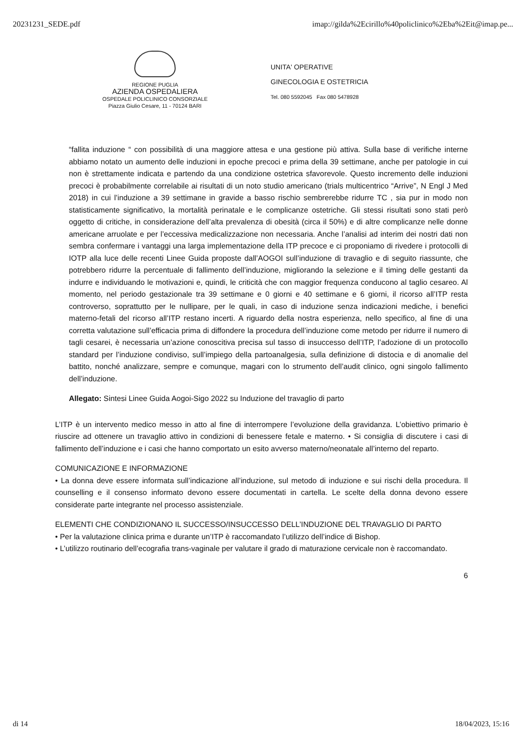20231231_SEDE.pdf imap://gilda%2Ecirillo%40policlinico%2Eba%2Eit@imap.pe...
REGIONE PUGLIA
AZIENDA OSPEDALIERA
OSPEDALE POLICLINICO CONSORZIALE
Piazza Giulio Cesare, 11 - 70124 BARI
UNITA' OPERATIVE
GINECOLOGIA E OSTETRICIA
Tel. 080 5592045 Fax 080 5478928
“fallita induzione “ con possibilità di una maggiore attesa e una gestione più attiva. Sulla base di verifiche interne abbiamo notato un aumento delle induzioni in epoche precoci e prima della 39 settimane, anche per patologie in cui non è strettamente indicata e partendo da una condizione ostetrica sfavorevole. Questo incremento delle induzioni precoci è probabilmente correlabile ai risultati di un noto studio americano (trials multicentrico “Arrive”, N Engl J Med 2018) in cui l’induzione a 39 settimane in gravide a basso rischio sembrerebbe ridurre TC , sia pur in modo non statisticamente significativo, la mortalità perinatale e le complicanze ostetriche. Gli stessi risultati sono stati però oggetto di critiche, in considerazione dell’alta prevalenza di obesità (circa il 50%) e di altre complicanze nelle donne americane arruolate e per l’eccessiva medicalizzazione non necessaria. Anche l’analisi ad interim dei nostri dati non sembra confermare i vantaggi una larga implementazione della ITP precoce e ci proponiamo di rivedere i protocolli di IOTP alla luce delle recenti Linee Guida proposte dall’AOGOI sull’induzione di travaglio e di seguito riassunte, che potrebbero ridurre la percentuale di fallimento dell’induzione, migliorando la selezione e il timing delle gestanti da indurre e individuando le motivazioni e, quindi, le criticità che con maggior frequenza conducono al taglio cesareo. Al momento, nel periodo gestazionale tra 39 settimane e 0 giorni e 40 settimane e 6 giorni, il ricorso all’ITP resta controverso, soprattutto per le nullipare, per le quali, in caso di induzione senza indicazioni mediche, i benefici materno-fetali del ricorso all’ITP restano incerti. A riguardo della nostra esperienza, nello specifico, al fine di una corretta valutazione sull’efficacia prima di diffondere la procedura dell’induzione come metodo per ridurre il numero di tagli cesarei, è necessaria un’azione conoscitiva precisa sul tasso di insuccesso dell’ITP, l’adozione di un protocollo standard per l’induzione condiviso, sull’impiego della partoanalgesia, sulla definizione di distocia e di anomalie del battito, nonché analizzare, sempre e comunque, magari con lo strumento dell’audit clinico, ogni singolo fallimento dell’induzione.
Allegato: Sintesi Linee Guida Aogoi-Sigo 2022 su Induzione del travaglio di parto
L’ITP è un intervento medico messo in atto al fine di interrompere l’evoluzione della gravidanza. L’obiettivo primario è riuscire ad ottenere un travaglio attivo in condizioni di benessere fetale e materno. • Si consiglia di discutere i casi di fallimento dell’induzione e i casi che hanno comportato un esito avverso materno/neonatale all’interno del reparto.
COMUNICAZIONE E INFORMAZIONE
• La donna deve essere informata sull’indicazione all’induzione, sul metodo di induzione e sui rischi della procedura. Il counselling e il consenso informato devono essere documentati in cartella. Le scelte della donna devono essere considerate parte integrante nel processo assistenziale.
ELEMENTI CHE CONDIZIONANO IL SUCCESSO/INSUCCESSO DELL’INDUZIONE DEL TRAVAGLIO DI PARTO
• Per la valutazione clinica prima e durante un’ITP è raccomandato l’utilizzo dell’indice di Bishop.
• L’utilizzo routinario dell’ecografia trans-vaginale per valutare il grado di maturazione cervicale non è raccomandato.
6
di 14 18/04/2023, 15:16